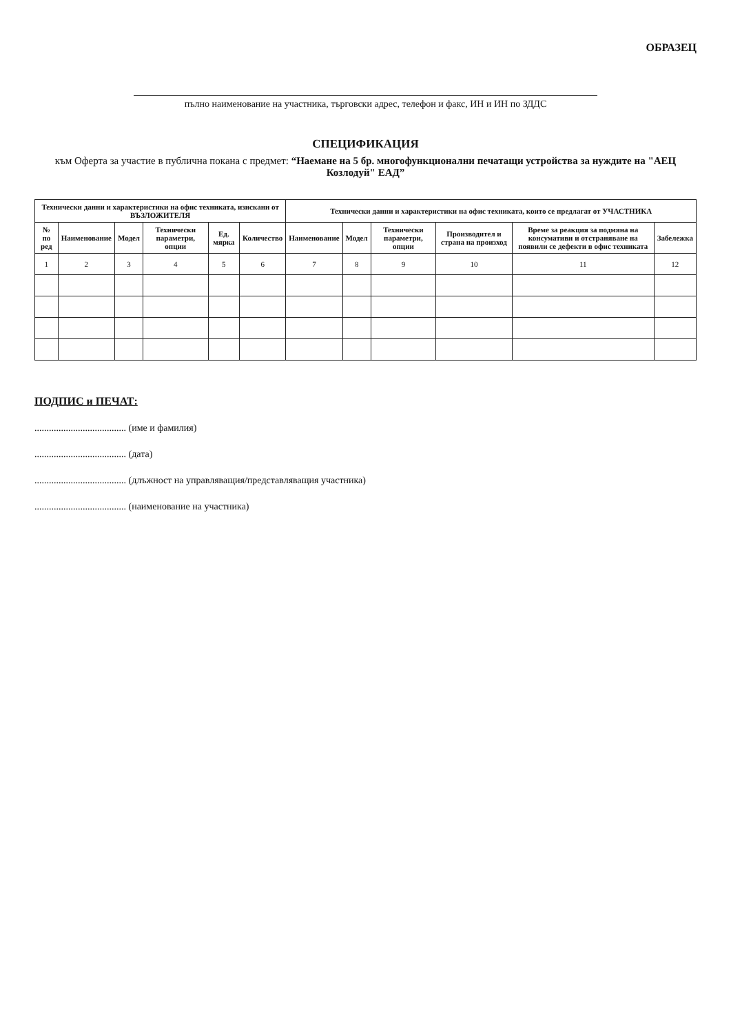ОБРАЗЕЦ
пълно наименование на участника, търговски адрес, телефон и факс, ИН и ИН по ЗДДС
СПЕЦИФИКАЦИЯ
към Оферта за участие в публична покана с предмет: “Наемане на 5 бр. многофункционални печатащи устройства за нуждите на "АЕЦ Козлодуй" ЕАД”
| Технически данни и характеристики на офис техниката, изискани от ВЪЗЛОЖИТЕЛЯ | | | | | | Технически данни и характеристики на офис техниката, които се предлагат от УЧАСТНИКА | | | | | |
| --- | --- | --- | --- | --- | --- | --- | --- | --- | --- | --- | --- |
| № по ред | Наименование | Модел | Технически параметри, опции | Ед. мярка | Количество | Наименование | Модел | Технически параметри, опции | Производител и страна на произход | Време за реакция за подмяна на консумативи и отстраняване на появили се дефекти в офис техниката | Забележка |
| 1 | 2 | 3 | 4 | 5 | 6 | 7 | 8 | 9 | 10 | 11 | 12 |
ПОДПИС и ПЕЧАТ:
...................................... (име и фамилия)
...................................... (дата)
...................................... (длъжност на управляващия/представляващия участника)
...................................... (наименование на участника)